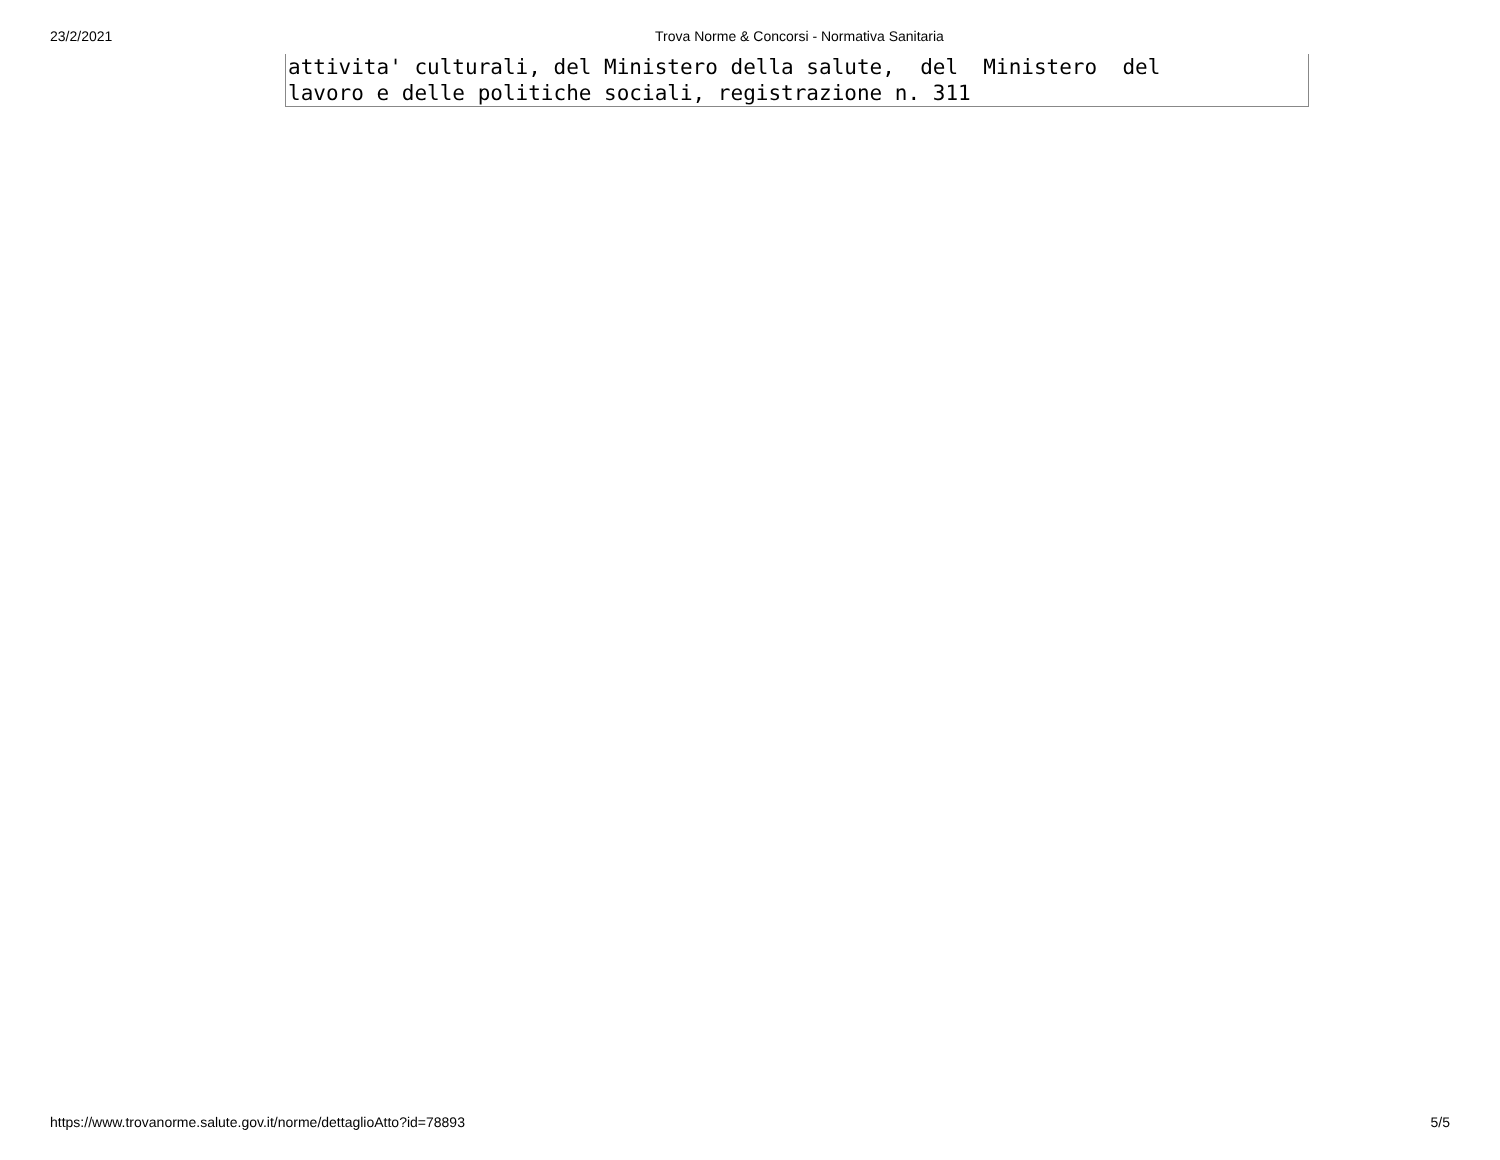23/2/2021 Trova Norme & Concorsi - Normativa Sanitaria
attivita' culturali, del Ministero della salute, del Ministero del lavoro e delle politiche sociali, registrazione n. 311
https://www.trovanorme.salute.gov.it/norme/dettaglioAtto?id=78893 5/5